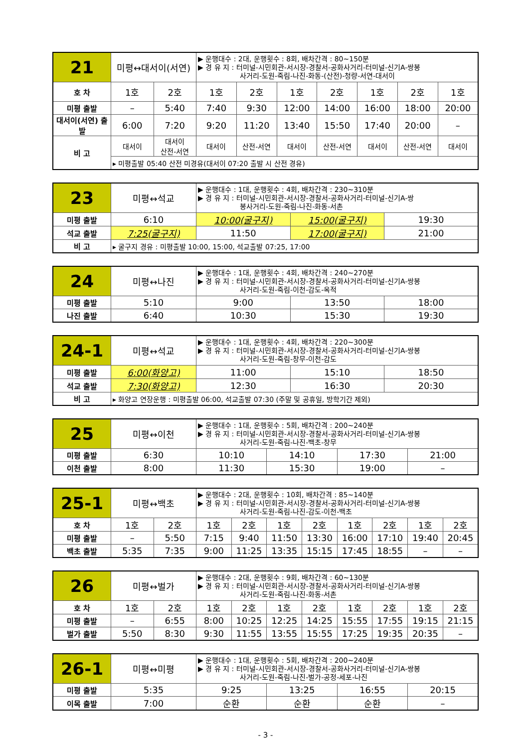| 21 | 미평↔대서이(서연) | | ▶ 운행대수 : 2대, 운행횟수 : 8회, 배차간격 : 80~150분 ▶ 경 유 지 : 터미널-시민회관-서시장-경찰서-공화사거리-터미널-신기A-쌍봉 사거리-도원-죽림-나진-화동-(산전)-청량-서연-대서이 | | | | | | |
| 호 차 | 1호 | 2호 | 1호 | 2호 | 1호 | 2호 | 1호 | 2호 | 1호 |
| 미평 출발 | – | 5:40 | 7:40 | 9:30 | 12:00 | 14:00 | 16:00 | 18:00 | 20:00 |
| 대서이(서연) 출발 | 6:00 | 7:20 | 9:20 | 11:20 | 13:40 | 15:50 | 17:40 | 20:00 | – |
| 비 고 | 대서이 | 대서이 산전-서연 | 대서이 | 산전-서연 | 대서이 | 산전-서연 | 대서이 | 산전-서연 | 대서이 |
| | ▸ 미평출발 05:40 산전 미경유(대서이 07:20 출발 시 산전 경유) | | | | | | | | |
| 23 | 미평↔석교 | ▶ 운행대수 : 1대, 운행횟수 : 4회, 배차간격 : 230~310분 ▶ 경 유 지 : 터미널-시민회관-서시장-경찰서-공화사거리-터미널-신기A-쌍 봉사거리-도원-죽림-나진-화동-서촌 | | |
| 미평 출발 | 6:10 | 10:00(굴구지) | 15:00(굴구지) | 19:30 |
| 석교 출발 | 7:25(굴구지) | 11:50 | 17:00(굴구지) | 21:00 |
| 비 고 | ▸ 굴구지 경유 : 미평출발 10:00, 15:00, 석교출발 07:25, 17:00 | | | |
| 24 | 미평↔나진 | ▶ 운행대수 : 1대, 운행횟수 : 4회, 배차간격 : 240~270분 ▶ 경 유 지 : 터미널-시민회관-서시장-경찰서-공화사거리-터미널-신기A-쌍봉 사거리-도원-죽림-이천-감도-옥적 | | |
| 미평 출발 | 5:10 | 9:00 | 13:50 | 18:00 |
| 나진 출발 | 6:40 | 10:30 | 15:30 | 19:30 |
| 24-1 | 미평↔석교 | ▶ 운행대수 : 1대, 운행횟수 : 4회, 배차간격 : 220~300분 ▶ 경 유 지 : 터미널-시민회관-서시장-경찰서-공화사거리-터미널-신기A-쌍봉 사거리-도원-죽림-창무-이천-감도 | | |
| 미평 출발 | 6:00(화양고) | 11:00 | 15:10 | 18:50 |
| 석교 출발 | 7:30(화양고) | 12:30 | 16:30 | 20:30 |
| 비 고 | ▸ 화양고 연장운행 : 미평출발 06:00, 석교출발 07:30 (주말 및 공휴일, 방학기간 제외) | | | |
| 25 | 미평↔이천 | ▶ 운행대수 : 1대, 운행횟수 : 5회, 배차간격 : 200~240분 ▶ 경 유 지 : 터미널-시민회관-서시장-경찰서-공화사거리-터미널-신기A-쌍봉 사거리-도원-죽림-나진-백초-창무 | | | |
| 미평 출발 | 6:30 | 10:10 | 14:10 | 17:30 | 21:00 |
| 이천 출발 | 8:00 | 11:30 | 15:30 | 19:00 | – |
| 25-1 | 미평↔백초 | | ▶ 운행대수 : 2대, 운행횟수 : 10회, 배차간격 : 85~140분 ▶ 경 유 지 : 터미널-시민회관-서시장-경찰서-공화사거리-터미널-신기A-쌍봉 사거리-도원-죽림-나진-감도-이천-백초 | | | | | | | |
| 호 차 | 1호 | 2호 | 1호 | 2호 | 1호 | 2호 | 1호 | 2호 | 1호 | 2호 |
| 미평 출발 | – | 5:50 | 7:15 | 9:40 | 11:50 | 13:30 | 16:00 | 17:10 | 19:40 | 20:45 |
| 백초 출발 | 5:35 | 7:35 | 9:00 | 11:25 | 13:35 | 15:15 | 17:45 | 18:55 | – | – |
| 26 | 미평↔벌가 | | ▶ 운행대수 : 2대, 운행횟수 : 9회, 배차간격 : 60~130분 ▶ 경 유 지 : 터미널-시민회관-서시장-경찰서-공화사거리-터미널-신기A-쌍봉 사거리-도원-죽림-나진-화동-서촌 | | | | | | | |
| 호 차 | 1호 | 2호 | 1호 | 2호 | 1호 | 2호 | 1호 | 2호 | 1호 | 2호 |
| 미평 출발 | – | 6:55 | 8:00 | 10:25 | 12:25 | 14:25 | 15:55 | 17:55 | 19:15 | 21:15 |
| 벌가 출발 | 5:50 | 8:30 | 9:30 | 11:55 | 13:55 | 15:55 | 17:25 | 19:35 | 20:35 | – |
| 26-1 | 미평↔미평 | ▶ 운행대수 : 1대, 운행횟수 : 5회, 배차간격 : 200~240분 ▶ 경 유 지 : 터미널-시민회관-서시장-경찰서-공화사거리-터미널-신기A-쌍봉 사거리-도원-죽림-나진-벌가-공정-세포-나진 | | | |
| 미평 출발 | 5:35 | 9:25 | 13:25 | 16:55 | 20:15 |
| 이목 출발 | 7:00 | 순환 | 순환 | 순환 | – |
- 3 -